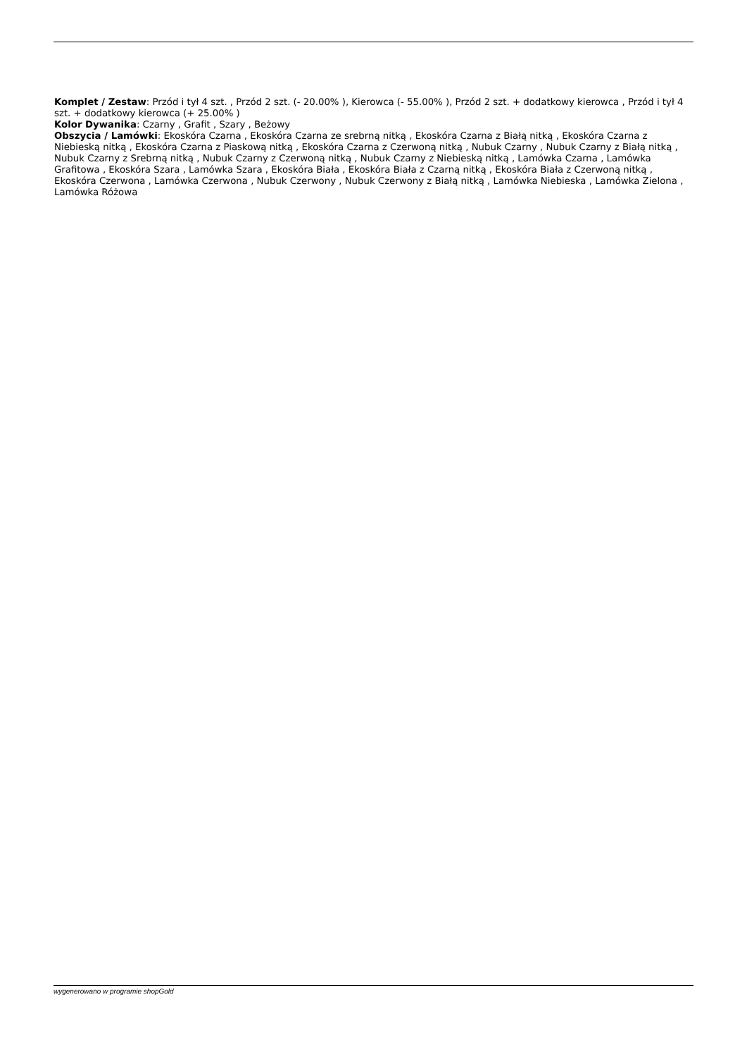Komplet / Zestaw: Przód i tył 4 szt. , Przód 2 szt. (- 20.00% ), Kierowca (- 55.00% ), Przód 2 szt. + dodatkowy kierowca , Przód i tył 4 szt. + dodatkowy kierowca (+ 25.00% )
Kolor Dywanika: Czarny , Grafit , Szary , Beżowy
Obszycia / Lamówki: Ekoskóra Czarna , Ekoskóra Czarna ze srebrną nitką , Ekoskóra Czarna z Białą nitką , Ekoskóra Czarna z Niebieską nitką , Ekoskóra Czarna z Piaskową nitką , Ekoskóra Czarna z Czerwoną nitką , Nubuk Czarny , Nubuk Czarny z Białą nitką , Nubuk Czarny z Srebrną nitką , Nubuk Czarny z Czerwoną nitką , Nubuk Czarny z Niebieską nitką , Lamówka Czarna , Lamówka Grafitowa , Ekoskóra Szara , Lamówka Szara , Ekoskóra Biała , Ekoskóra Biała z Czarną nitką , Ekoskóra Biała z Czerwoną nitką , Ekoskóra Czerwona , Lamówka Czerwona , Nubuk Czerwony , Nubuk Czerwony z Białą nitką , Lamówka Niebieska , Lamówka Zielona , Lamówka Różowa
wygenerowano w programie shopGold